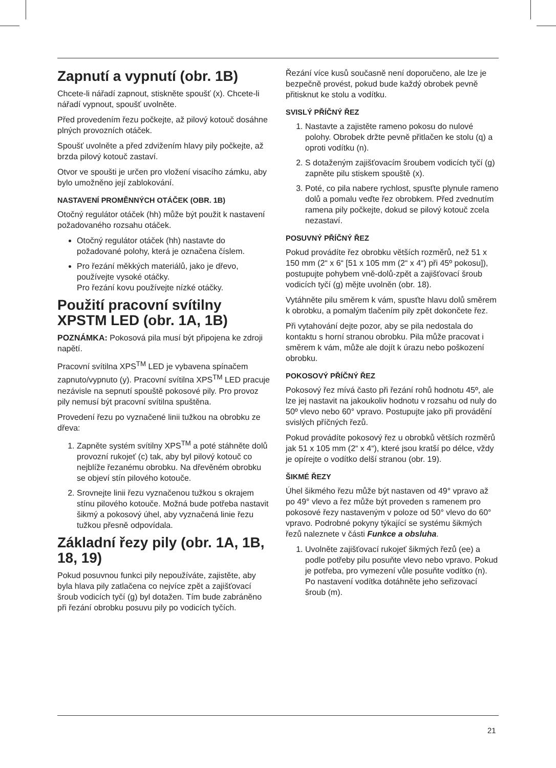Zapnutí a vypnutí (obr. 1B)
Chcete-li nářadí zapnout, stiskněte spoušť (x). Chcete-li nářadí vypnout, spoušť uvolněte.
Před provedením řezu počkejte, až pilový kotouč dosáhne plných provozních otáček.
Spoušť uvolněte a před zdvižením hlavy pily počkejte, až brzda pilový kotouč zastaví.
Otvor ve spoušti je určen pro vložení visacího zámku, aby bylo umožněno její zablokování.
NASTAVENÍ PROMĚNNÝCH OTÁČEK (OBR. 1B)
Otočný regulátor otáček (hh) může být použit k nastavení požadovaného rozsahu otáček.
Otočný regulátor otáček (hh) nastavte do požadované polohy, která je označena číslem.
Pro řezání měkkých materiálů, jako je dřevo, používejte vysoké otáčky.
Pro řezání kovu používejte nízké otáčky.
Použití pracovní svítilny XPSTM LED (obr. 1A, 1B)
POZNÁMKA: Pokosová pila musí být připojena ke zdroji napětí.
Pracovní svítilna XPS<sup>TM</sup> LED je vybavena spínačem zapnuto/vypnuto (y). Pracovní svítilna XPS<sup>TM</sup> LED pracuje nezávisle na sepnutí spouště pokosové pily. Pro provoz pily nemusí být pracovní svítilna spuštěna.
Provedení řezu po vyznačené linii tužkou na obrobku ze dřeva:
1. Zapněte systém svítilny XPS<sup>TM</sup> a poté stáhněte dolů provozní rukojeť (c) tak, aby byl pilový kotouč co nejblíže řezanému obrobku. Na dřevěném obrobku se objeví stín pilového kotouče.
2. Srovnejte linii řezu vyznačenou tužkou s okrajem stínu pilového kotouče. Možná bude potřeba nastavit šikmý a pokosový úhel, aby vyznačená linie řezu tužkou přesně odpovídala.
Základní řezy pily (obr. 1A, 1B, 18, 19)
Pokud posuvnou funkci pily nepoužíváte, zajistěte, aby byla hlava pily zatlačena co nejvíce zpět a zajišťovací šroub vodicích tyčí (g) byl dotažen. Tím bude zabráněno při řezání obrobku posuvu pily po vodicích tyčích.
Řezání více kusů současně není doporučeno, ale lze je bezpečně provést, pokud bude každý obrobek pevně přitisknut ke stolu a vodítku.
SVISLÝ PŘÍČNÝ ŘEZ
1. Nastavte a zajistěte rameno pokosu do nulové polohy. Obrobek držte pevně přitlačen ke stolu (q) a oproti vodítku (n).
2. S dotaženým zajišťovacím šroubem vodicích tyčí (g) zapněte pilu stiskem spouště (x).
3. Poté, co pila nabere rychlost, spusťte plynule rameno dolů a pomalu veďte řez obrobkem. Před zvednutím ramena pily počkejte, dokud se pilový kotouč zcela nezastaví.
POSUVNÝ PŘÍČNÝ ŘEZ
Pokud provádíte řez obrobku větších rozměrů, než 51 x 150 mm (2“ x 6“ [51 x 105 mm (2“ x 4“) při 45º pokosu]), postupujte pohybem vně-dolů-zpět a zajišťovací šroub vodicích tyčí (g) mějte uvolněn (obr. 18).
Vytáhněte pilu směrem k vám, spusťte hlavu dolů směrem k obrobku, a pomalým tlačením pily zpět dokončete řez.
Při vytahování dejte pozor, aby se pila nedostala do kontaktu s horní stranou obrobku. Pila může pracovat i směrem k vám, může ale dojít k úrazu nebo poškození obrobku.
POKOSOVÝ PŘÍČNÝ ŘEZ
Pokosový řez mívá často při řezání rohů hodnotu 45º, ale lze jej nastavit na jakoukoliv hodnotu v rozsahu od nuly do 50º vlevo nebo 60° vpravo. Postupujte jako při provádění svislých příčných řezů.
Pokud provádíte pokosový řez u obrobků větších rozměrů jak 51 x 105 mm (2“ x 4“), které jsou kratší po délce, vždy je opírejte o vodítko delší stranou (obr. 19).
ŠIKMÉ ŘEZY
Úhel šikmého řezu může být nastaven od 49° vpravo až po 49° vlevo a řez může být proveden s ramenem pro pokosové řezy nastaveným v poloze od 50° vlevo do 60° vpravo. Podrobné pokyny týkající se systému šikmých řezů naleznete v části Funkce a obsluha.
1. Uvolněte zajišťovací rukojeť šikmých řezů (ee) a podle potřeby pilu posuňte vlevo nebo vpravo. Pokud je potřeba, pro vymezení vůle posuňte vodítko (n). Po nastavení vodítka dotáhněte jeho seřizovací šroub (m).
21